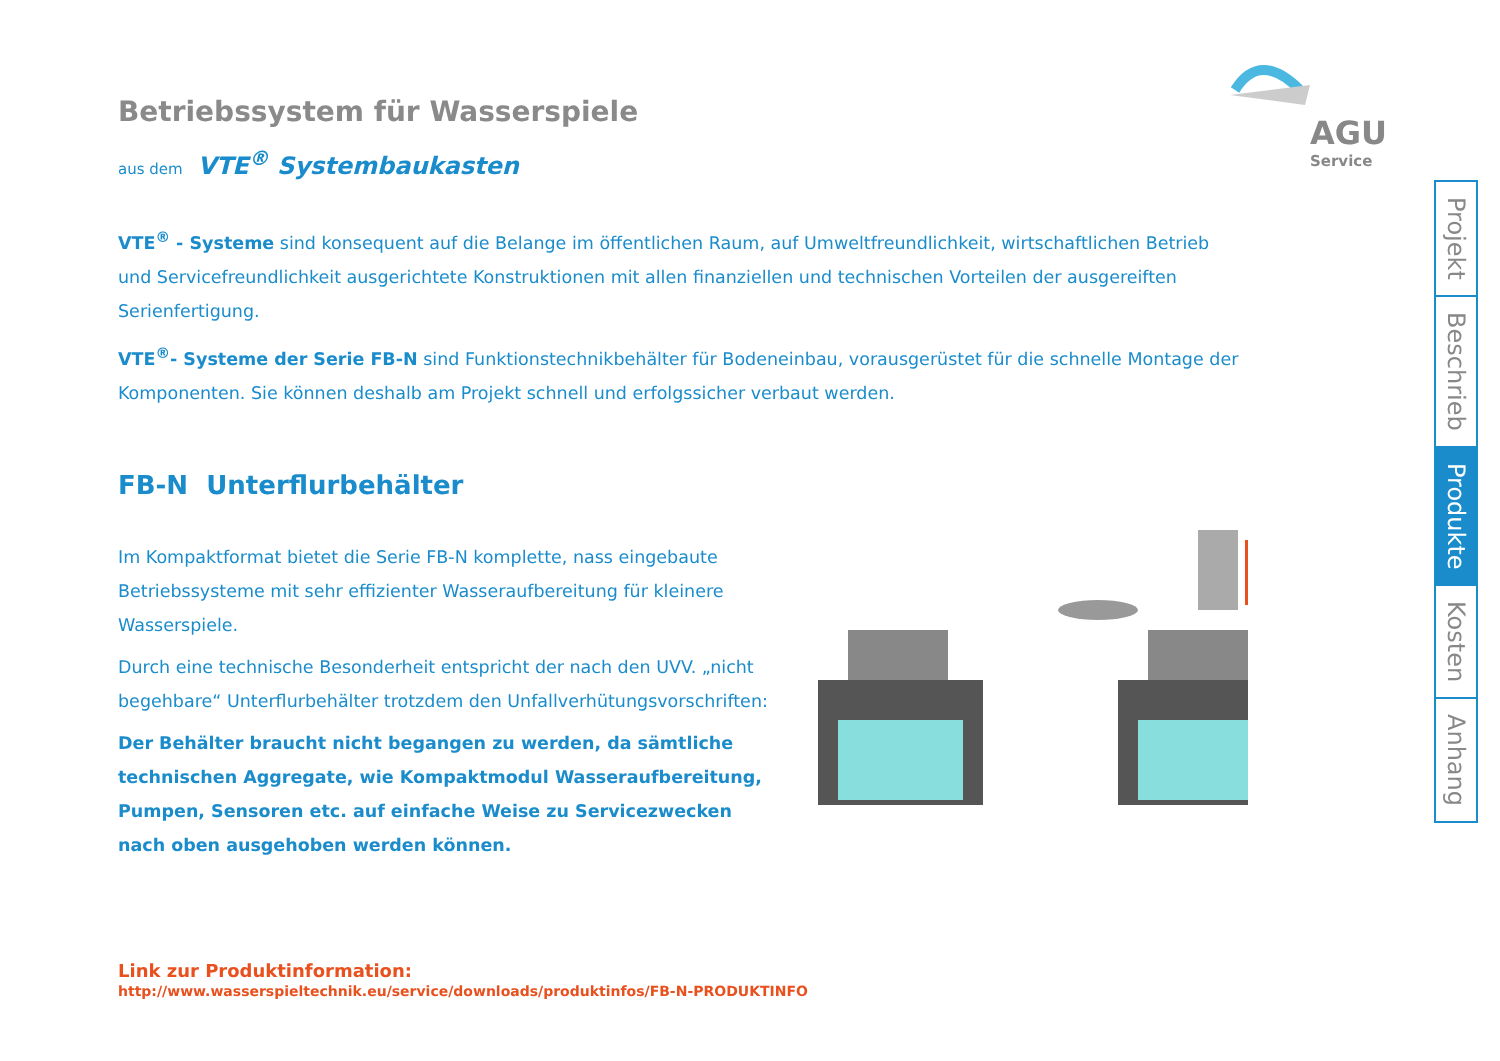AGU
Service
Betriebssystem für Wasserspiele
aus dem VTE<sup>®</sup> Systembaukasten
VTE<sup>®</sup> - Systeme sind konsequent auf die Belange im öffentlichen Raum, auf Umweltfreundlichkeit, wirtschaftlichen Betrieb und Servicefreundlichkeit ausgerichtete Konstruktionen mit allen finanziellen und technischen Vorteilen der ausgereiften Serienfertigung.
VTE<sup>®</sup>- Systeme der Serie FB-N sind Funktionstechnikbehälter für Bodeneinbau, vorausgerüstet für die schnelle Montage der Komponenten. Sie können deshalb am Projekt schnell und erfolgssicher verbaut werden.
FB-N Unterflurbehälter
Im Kompaktformat bietet die Serie FB-N komplette, nass eingebaute Betriebssysteme mit sehr effizienter Wasseraufbereitung für kleinere Wasserspiele.
Durch eine technische Besonderheit entspricht der nach den UVV. „nicht begehbare“ Unterflurbehälter trotzdem den Unfallverhütungsvorschriften:
Der Behälter braucht nicht begangen zu werden, da sämtliche technischen Aggregate, wie Kompaktmodul Wasseraufbereitung, Pumpen, Sensoren etc. auf einfache Weise zu Servicezwecken nach oben ausgehoben werden können.
Link zur Produktinformation:
http://www.wasserspieltechnik.eu/service/downloads/produktinfos/FB-N-PRODUKTINFO
Projekt
Beschrieb
Produkte
Kosten
Anhang